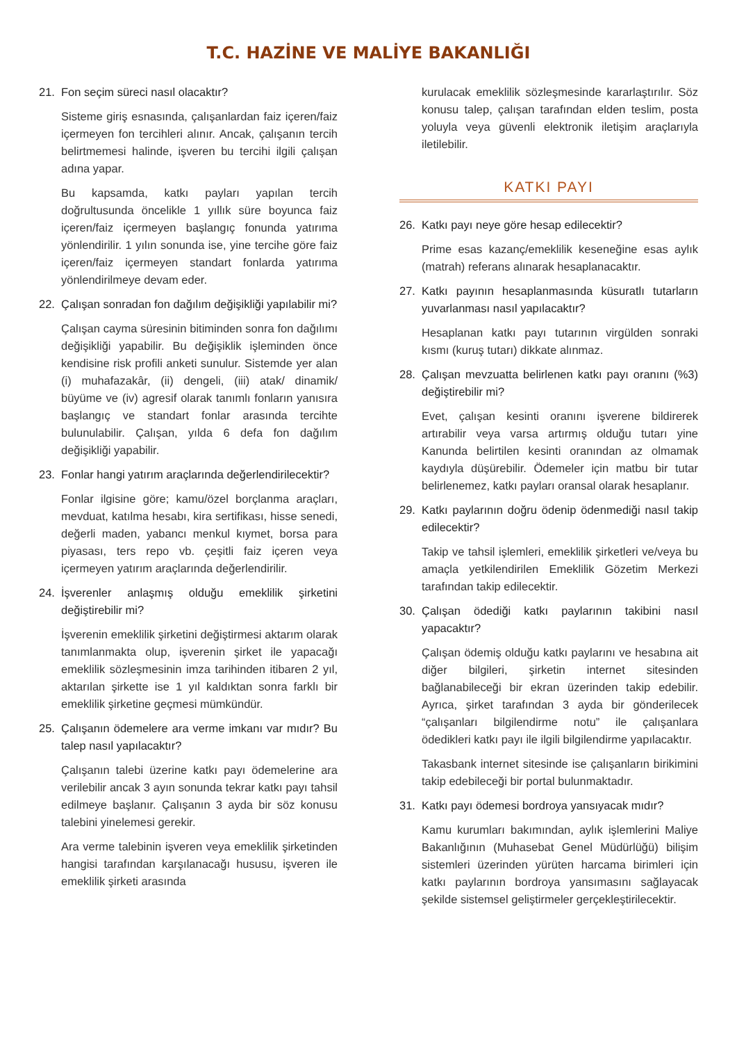T.C. HAZİNE VE MALİYE BAKANLIĞI
21. Fon seçim süreci nasıl olacaktır?
Sisteme giriş esnasında, çalışanlardan faiz içeren/faiz içermeyen fon tercihleri alınır. Ancak, çalışanın tercih belirtmemesi halinde, işveren bu tercihi ilgili çalışan adına yapar.
Bu kapsamda, katkı payları yapılan tercih doğrultusunda öncelikle 1 yıllık süre boyunca faiz içeren/faiz içermeyen başlangıç fonunda yatırıma yönlendirilir. 1 yılın sonunda ise, yine tercihe göre faiz içeren/faiz içermeyen standart fonlarda yatırıma yönlendirilmeye devam eder.
22. Çalışan sonradan fon dağılım değişikliği yapılabilir mi?
Çalışan cayma süresinin bitiminden sonra fon dağılımı değişikliği yapabilir. Bu değişiklik işleminden önce kendisine risk profili anketi sunulur. Sistemde yer alan (i) muhafazakâr, (ii) dengeli, (iii) atak/ dinamik/ büyüme ve (iv) agresif olarak tanımlı fonların yanısıra başlangıç ve standart fonlar arasında tercihte bulunulabilir. Çalışan, yılda 6 defa fon dağılım değişikliği yapabilir.
23. Fonlar hangi yatırım araçlarında değerlendirilecektir?
Fonlar ilgisine göre; kamu/özel borçlanma araçları, mevduat, katılma hesabı, kira sertifikası, hisse senedi, değerli maden, yabancı menkul kıymet, borsa para piyasası, ters repo vb. çeşitli faiz içeren veya içermeyen yatırım araçlarında değerlendirilir.
24. İşverenler anlaşmış olduğu emeklilik şirketini değiştirebilir mi?
İşverenin emeklilik şirketini değiştirmesi aktarım olarak tanımlanmakta olup, işverenin şirket ile yapacağı emeklilik sözleşmesinin imza tarihinden itibaren 2 yıl, aktarılan şirkette ise 1 yıl kaldıktan sonra farklı bir emeklilik şirketine geçmesi mümkündür.
25. Çalışanın ödemelere ara verme imkanı var mıdır? Bu talep nasıl yapılacaktır?
Çalışanın talebi üzerine katkı payı ödemelerine ara verilebilir ancak 3 ayın sonunda tekrar katkı payı tahsil edilmeye başlanır. Çalışanın 3 ayda bir söz konusu talebini yinelemesi gerekir.
Ara verme talebinin işveren veya emeklilik şirketinden hangisi tarafından karşılanacağı hususu, işveren ile emeklilik şirketi arasında
kurulacak emeklilik sözleşmesinde kararlaştırılır. Söz konusu talep, çalışan tarafından elden teslim, posta yoluyla veya güvenli elektronik iletişim araçlarıyla iletilebilir.
KATKI PAYI
26. Katkı payı neye göre hesap edilecektir?
Prime esas kazanç/emeklilik keseneğine esas aylık (matrah) referans alınarak hesaplanacaktır.
27. Katkı payının hesaplanmasında küsuratlı tutarların yuvarlanması nasıl yapılacaktır?
Hesaplanan katkı payı tutarının virgülden sonraki kısmı (kuruş tutarı) dikkate alınmaz.
28. Çalışan mevzuatta belirlenen katkı payı oranını (%3) değiştirebilir mi?
Evet, çalışan kesinti oranını işverene bildirerek artırabilir veya varsa artırmış olduğu tutarı yine Kanunda belirtilen kesinti oranından az olmamak kaydıyla düşürebilir. Ödemeler için matbu bir tutar belirlenemez, katkı payları oransal olarak hesaplanır.
29. Katkı paylarının doğru ödenip ödenmediği nasıl takip edilecektir?
Takip ve tahsil işlemleri, emeklilik şirketleri ve/veya bu amaçla yetkilendirilen Emeklilik Gözetim Merkezi tarafından takip edilecektir.
30. Çalışan ödediği katkı paylarının takibini nasıl yapacaktır?
Çalışan ödemiş olduğu katkı paylarını ve hesabına ait diğer bilgileri, şirketin internet sitesinden bağlanabileceği bir ekran üzerinden takip edebilir. Ayrıca, şirket tarafından 3 ayda bir gönderilecek “çalışanları bilgilendirme notu” ile çalışanlara ödedikleri katkı payı ile ilgili bilgilendirme yapılacaktır.
Takasbank internet sitesinde ise çalışanların birikimini takip edebileceği bir portal bulunmaktadır.
31. Katkı payı ödemesi bordroya yansıyacak mıdır?
Kamu kurumları bakımından, aylık işlemlerini Maliye Bakanlığının (Muhasebat Genel Müdürlüğü) bilişim sistemleri üzerinden yürüten harcama birimleri için katkı paylarının bordroya yansımasını sağlayacak şekilde sistemsel geliştirmeler gerçekleştirilecektir.